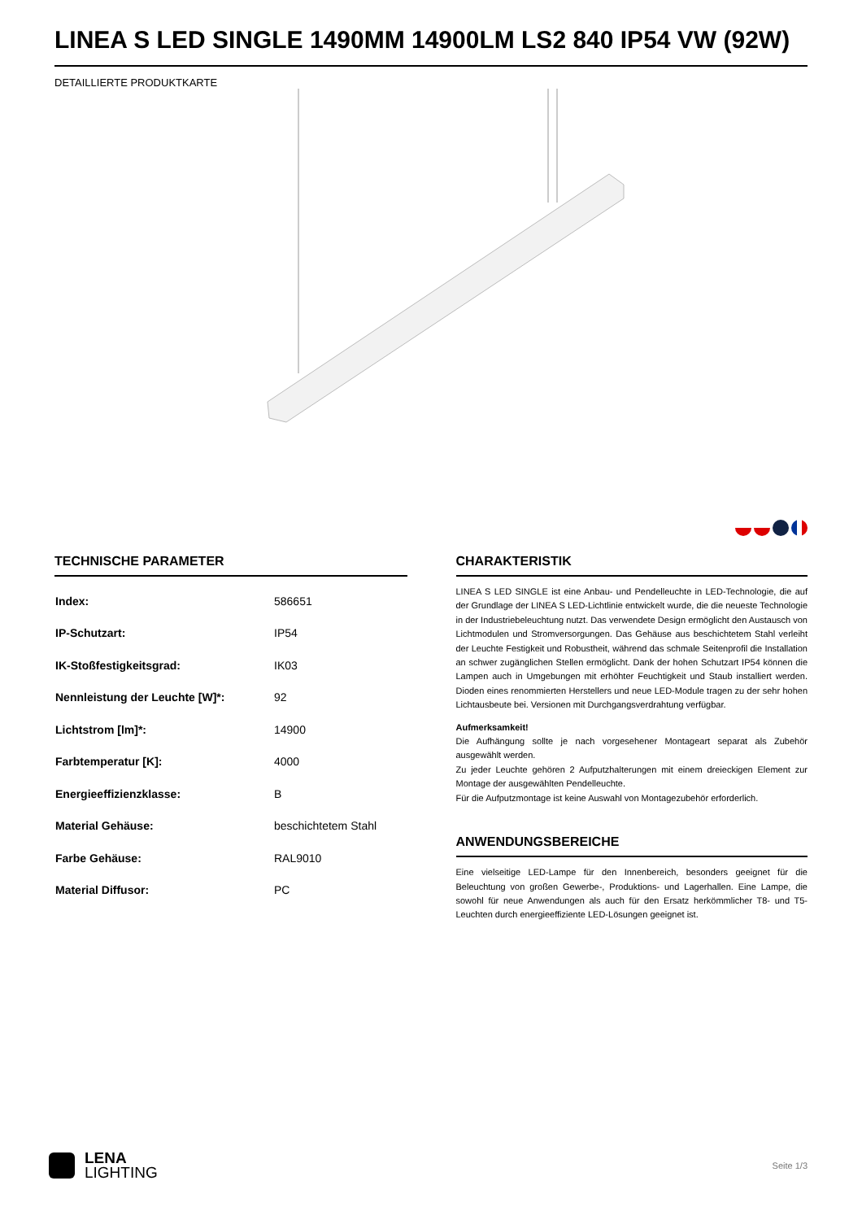LINEA S LED SINGLE 1490MM 14900LM LS2 840 IP54 VW (92W)
DETAILLIERTE PRODUKTKARTE
TECHNISCHE PARAMETER
| Index: | 586651 |
| IP-Schutzart: | IP54 |
| IK-Stoßfestigkeitsgrad: | IK03 |
| Nennleistung der Leuchte [W]*: | 92 |
| Lichtstrom [lm]*: | 14900 |
| Farbtemperatur [K]: | 4000 |
| Energieeffizienzklasse: | B |
| Material Gehäuse: | beschichtetem Stahl |
| Farbe Gehäuse: | RAL9010 |
| Material Diffusor: | PC |
CHARAKTERISTIK
LINEA S LED SINGLE ist eine Anbau- und Pendelleuchte in LED-Technologie, die auf der Grundlage der LINEA S LED-Lichtlinie entwickelt wurde, die die neueste Technologie in der Industriebeleuchtung nutzt. Das verwendete Design ermöglicht den Austausch von Lichtmodulen und Stromversorgungen. Das Gehäuse aus beschichtetem Stahl verleiht der Leuchte Festigkeit und Robustheit, während das schmale Seitenprofil die Installation an schwer zugänglichen Stellen ermöglicht. Dank der hohen Schutzart IP54 können die Lampen auch in Umgebungen mit erhöhter Feuchtigkeit und Staub installiert werden. Dioden eines renommierten Herstellers und neue LED-Module tragen zu der sehr hohen Lichtausbeute bei. Versionen mit Durchgangsverdrahtung verfügbar.
Aufmerksamkeit!
Die Aufhängung sollte je nach vorgesehener Montageart separat als Zubehör ausgewählt werden.
Zu jeder Leuchte gehören 2 Aufputzhalterungen mit einem dreieckigen Element zur Montage der ausgewählten Pendelleuchte.
Für die Aufputzmontage ist keine Auswahl von Montagezubehör erforderlich.
ANWENDUNGSBEREICHE
Eine vielseitige LED-Lampe für den Innenbereich, besonders geeignet für die Beleuchtung von großen Gewerbe-, Produktions- und Lagerhallen. Eine Lampe, die sowohl für neue Anwendungen als auch für den Ersatz herkömmlicher T8- und T5-Leuchten durch energieeffiziente LED-Lösungen geeignet ist.
LENA
LIGHTING
Seite 1/3